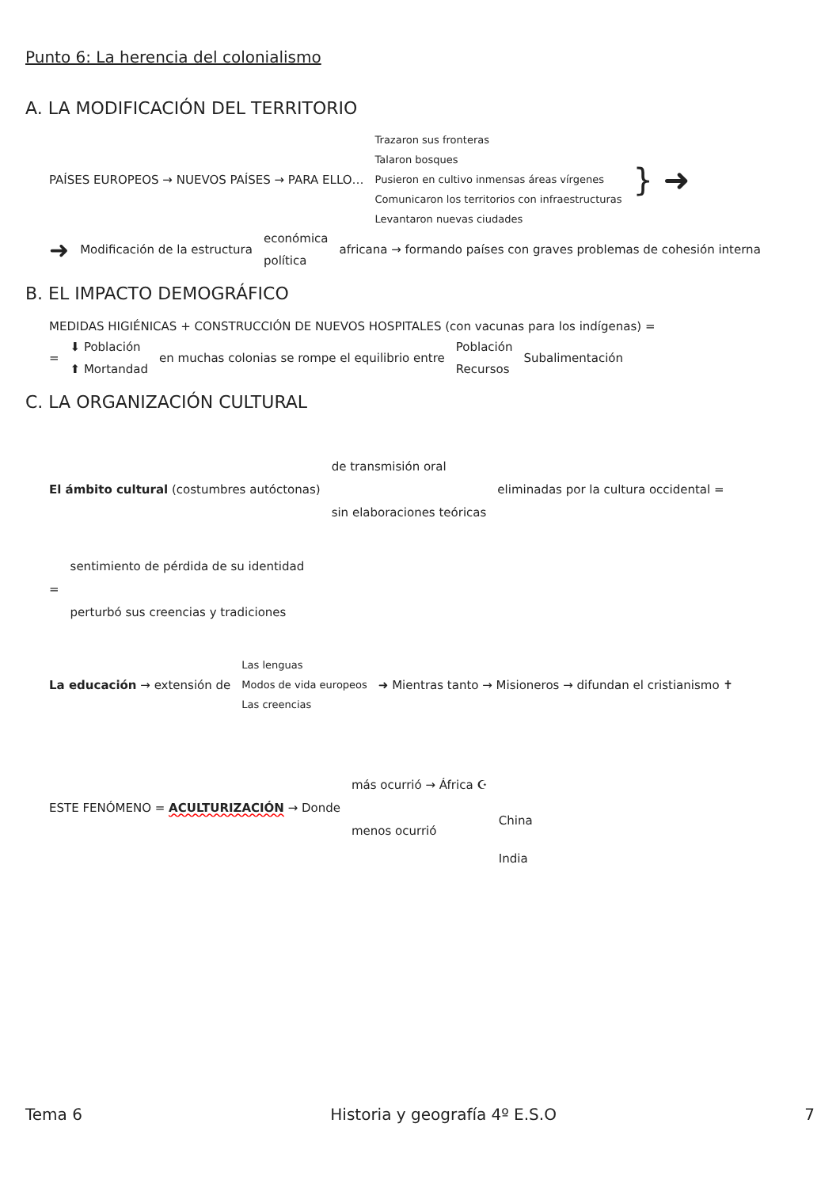Punto 6: La herencia del colonialismo
A. LA MODIFICACIÓN DEL TERRITORIO
PAÍSES EUROPEOS → NUEVOS PAÍSES → PARA ELLO…
Trazaron sus fronteras
Talaron bosques
Pusieron en cultivo inmensas áreas vírgenes
Comunicaron los territorios con infraestructuras
Levantaron nuevas ciudades
} ➜
➜ Modificación de la estructura económica
política
africana → formando países con graves problemas de cohesión interna
B. EL IMPACTO DEMOGRÁFICO
MEDIDAS HIGIÉNICAS + CONSTRUCCIÓN DE NUEVOS HOSPITALES (con vacunas para los indígenas) =
= ⬇ Población
⬆ Mortandad
en muchas colonias se rompe el equilibrio entre
Población
Recursos
Subalimentación
C. LA ORGANIZACIÓN CULTURAL
El ámbito cultural (costumbres autóctonas)
de transmisión oral
sin elaboraciones teóricas
eliminadas por la cultura occidental =
=
sentimiento de pérdida de su identidad
perturbó sus creencias y tradiciones
La educación → extensión de
Las lenguas
Modos de vida europeos
Las creencias
➜ Mientras tanto → Misioneros → difundan el cristianismo ✝
ESTE FENÓMENO = ACULTURIZACIÓN → Donde
más ocurrió → África ☪
menos ocurrió
China
India
Tema 6 Historia y geografía 4º E.S.O 7